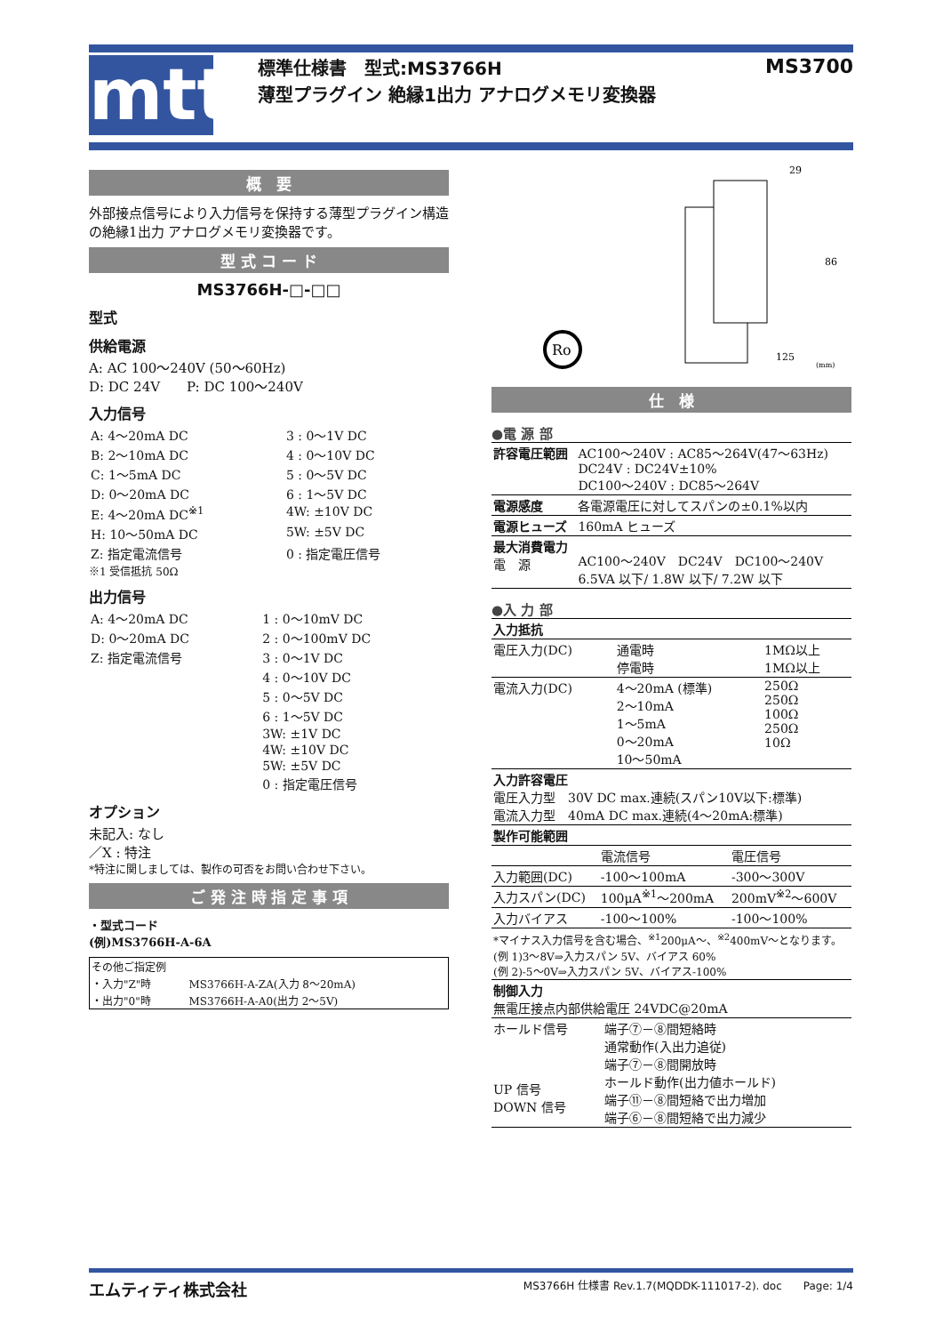mtt
標準仕様書　型式:MS3766H
薄型プラグイン 絶縁1出力 アナログメモリ変換器
MS3700
概　要
外部接点信号により入力信号を保持する薄型プラグイン構造の絶縁1出力 アナログメモリ変換器です。
型 式 コ ー ド
MS3766H-□-□□
型式
供給電源
A: AC 100～240V (50～60Hz)
D: DC 24V　　P: DC 100～240V
入力信号
| A: 4～20mA DC | 3 : 0～1V DC |
| B: 2～10mA DC | 4 : 0～10V DC |
| C: 1～5mA DC | 5 : 0～5V DC |
| D: 0～20mA DC | 6 : 1～5V DC |
| E: 4～20mA DC<sup>※1</sup> | 4W: ±10V DC |
| H: 10～50mA DC | 5W: ±5V DC |
| Z: 指定電流信号 | 0 : 指定電圧信号 |
※1 受信抵抗 50Ω
出力信号
| A: 4～20mA DC | 1 : 0～10mV DC |
| D: 0～20mA DC | 2 : 0～100mV DC |
| Z: 指定電流信号 | 3 : 0～1V DC |
| | 4 : 0～10V DC |
| | 5 : 0～5V DC |
| | 6 : 1～5V DC |
| | 3W: ±1V DC |
| | 4W: ±10V DC |
| | 5W: ±5V DC |
| | 0 : 指定電圧信号 |
オプション
未記入: なし
／X : 特注
*特注に関しましては、製作の可否をお問い合わせ下さい。
ご 発 注 時 指 定 事 項
・型式コード
(例)MS3766H-A-6A
| その他ご指定例 | |
| ・入力"Z"時 | MS3766H-A-ZA(入力 8～20mA) |
| ・出力"0"時 | MS3766H-A-A0(出力 2～5V) |
Ro
29
86
125
(mm)
仕　様
●電 源 部
| 許容電圧範囲 | AC100～240V : AC85～264V(47～63Hz) DC24V : DC24V±10% DC100～240V : DC85～264V |
| 電源感度 | 各電源電圧に対してスパンの±0.1%以内 |
| 電源ヒューズ | 160mA ヒューズ |
| 最大消費電力 電 源 | AC100～240V DC24V DC100～240V 6.5VA 以下/ 1.8W 以下/ 7.2W 以下 |
●入 力 部
| 入力抵抗 | | |
| 電圧入力(DC) | 通電時 停電時 | 1MΩ以上 1MΩ以上 |
| 電流入力(DC) | 4～20mA (標準) 2～10mA 1～5mA 0～20mA 10～50mA | 250Ω 250Ω 100Ω 250Ω 10Ω |
| 入力許容電圧 電圧入力型 30V DC max.連続(スパン10V以下:標準) 電流入力型 40mA DC max.連続(4～20mA:標準) | | |
| 製作可能範囲 | | |
| | 電流信号 | 電圧信号 |
| 入力範囲(DC) | -100～100mA | -300～300V |
| 入力スパン(DC) | 100μA<sup>※1</sup>～200mA | 200mV<sup>※2</sup>～600V |
| 入力バイアス | -100～100% | -100～100% |
| *マイナス入力信号を含む場合、<sup>※1</sup>200μA～、<sup>※2</sup>400mV～となります。 (例 1)3～8V⇒入力スパン 5V、バイアス 60% (例 2)-5～0V⇒入力スパン 5V、バイアス-100% | | |
| 制御入力 無電圧接点内部供給電圧 24VDC@20mA | |
| ホールド信号 UP 信号 DOWN 信号 | 端子⑦－⑧間短絡時 通常動作(入出力追従) 端子⑦－⑧間開放時 ホールド動作(出力値ホールド) 端子⑪－⑧間短絡で出力増加 端子⑥－⑧間短絡で出力減少 |
エムティティ株式会社 MS3766H 仕様書 Rev.1.7(MQDDK-111017-2). doc　　Page: 1/4